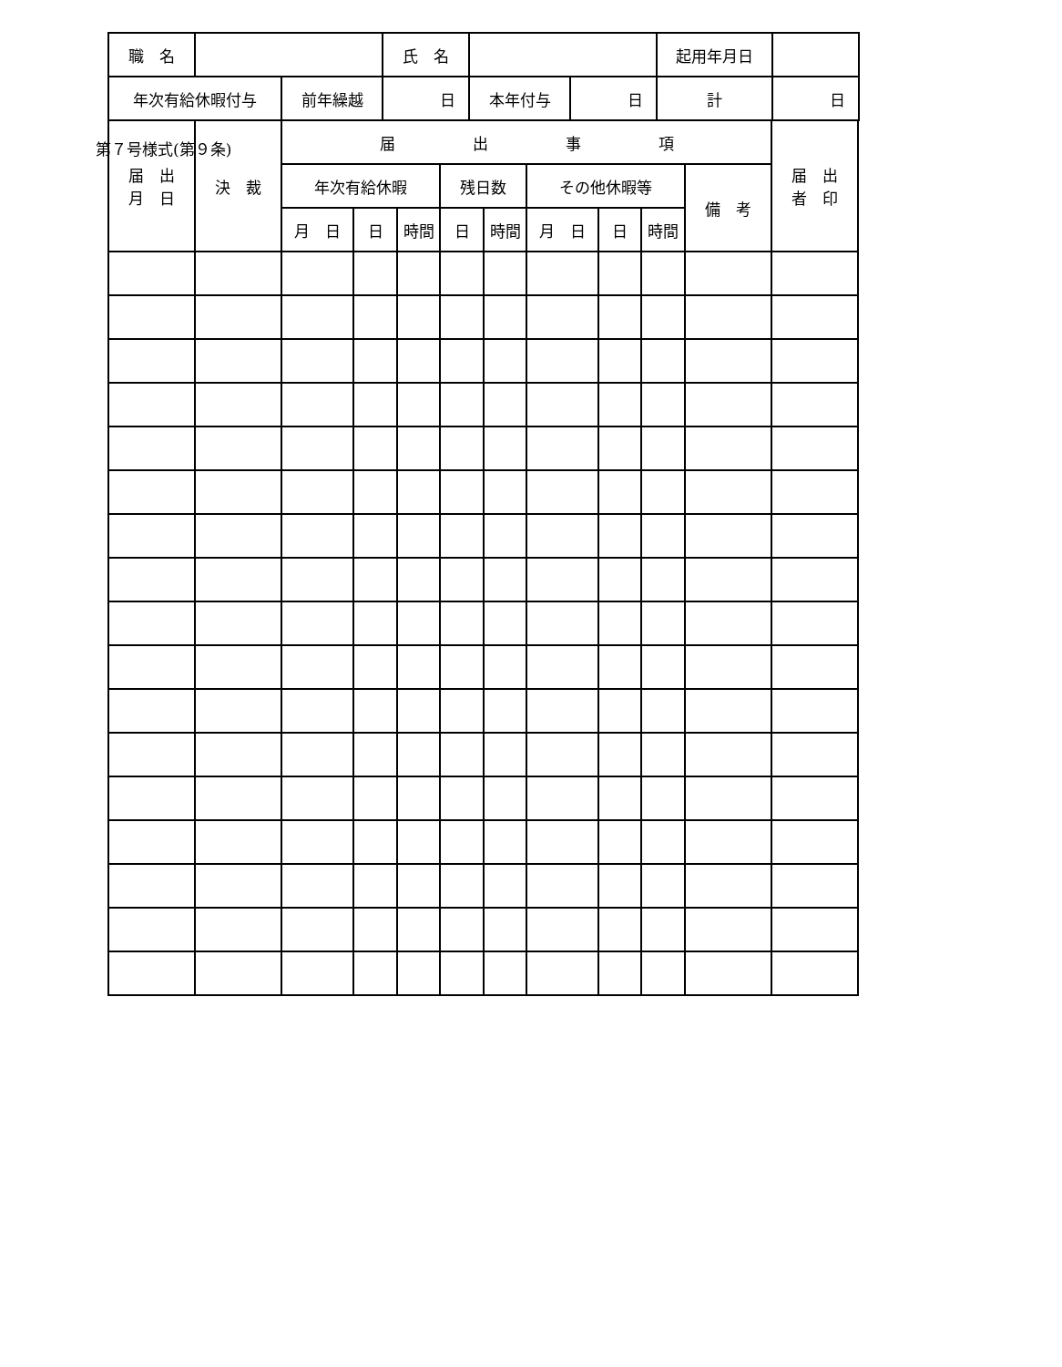第７号様式(第９条)
| 職 名 | | 氏 名 | | 起用年月日 | |
| 年次有給休暇付与 | 前年繰越 | 日 | 本年付与 | 日 | 計 | 日 |
| 届 出 月 日 | 決 裁 | 届 出 事 項 | | | | | | | | | 届 出 者 印 |
| | | 年次有給休暇 | | | 残日数 | | その他休暇等 | | | 備 考 | |
| | | 月 日 | 日 | 時間 | 日 | 時間 | 月 日 | 日 | 時間 | | |